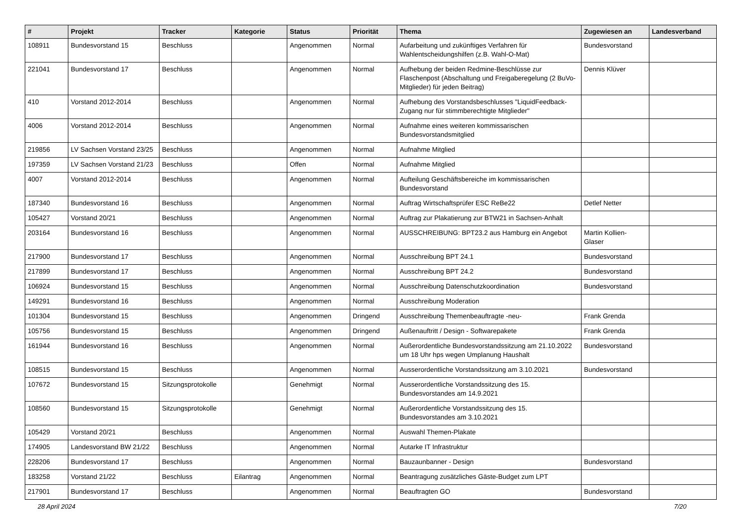| # | Projekt | Tracker | Kategorie | Status | Priorität | Thema | Zugewiesen an | Landesverband |
| --- | --- | --- | --- | --- | --- | --- | --- | --- |
| 108911 | Bundesvorstand 15 | Beschluss | | Angenommen | Normal | Aufarbeitung und zukünftiges Verfahren für Wahlentscheidungshilfen (z.B. Wahl-O-Mat) | Bundesvorstand | |
| 221041 | Bundesvorstand 17 | Beschluss | | Angenommen | Normal | Aufhebung der beiden Redmine-Beschlüsse zur Flaschenpost (Abschaltung und Freigaberegelung (2 BuVo-Mitglieder) für jeden Beitrag) | Dennis Klüver | |
| 410 | Vorstand 2012-2014 | Beschluss | | Angenommen | Normal | Aufhebung des Vorstandsbeschlusses "LiquidFeedback-Zugang nur für stimmberechtigte Mitglieder" | | |
| 4006 | Vorstand 2012-2014 | Beschluss | | Angenommen | Normal | Aufnahme eines weiteren kommissarischen Bundesvorstandsmitglied | | |
| 219856 | LV Sachsen Vorstand 23/25 | Beschluss | | Angenommen | Normal | Aufnahme Mitglied | | |
| 197359 | LV Sachsen Vorstand 21/23 | Beschluss | | Offen | Normal | Aufnahme Mitglied | | |
| 4007 | Vorstand 2012-2014 | Beschluss | | Angenommen | Normal | Aufteilung Geschäftsbereiche im kommissarischen Bundesvorstand | | |
| 187340 | Bundesvorstand 16 | Beschluss | | Angenommen | Normal | Auftrag Wirtschaftsprüfer ESC ReBe22 | Detlef Netter | |
| 105427 | Vorstand 20/21 | Beschluss | | Angenommen | Normal | Auftrag zur Plakatierung zur BTW21 in Sachsen-Anhalt | | |
| 203164 | Bundesvorstand 16 | Beschluss | | Angenommen | Normal | AUSSCHREIBUNG: BPT23.2 aus Hamburg ein Angebot | Martin Kollien-Glaser | |
| 217900 | Bundesvorstand 17 | Beschluss | | Angenommen | Normal | Ausschreibung BPT 24.1 | Bundesvorstand | |
| 217899 | Bundesvorstand 17 | Beschluss | | Angenommen | Normal | Ausschreibung BPT 24.2 | Bundesvorstand | |
| 106924 | Bundesvorstand 15 | Beschluss | | Angenommen | Normal | Ausschreibung Datenschutzkoordination | Bundesvorstand | |
| 149291 | Bundesvorstand 16 | Beschluss | | Angenommen | Normal | Ausschreibung Moderation | | |
| 101304 | Bundesvorstand 15 | Beschluss | | Angenommen | Dringend | Ausschreibung Themenbeauftragte -neu- | Frank Grenda | |
| 105756 | Bundesvorstand 15 | Beschluss | | Angenommen | Dringend | Außenauftritt / Design - Softwarepakete | Frank Grenda | |
| 161944 | Bundesvorstand 16 | Beschluss | | Angenommen | Normal | Außerordentliche Bundesvorstandssitzung am 21.10.2022 um 18 Uhr hps wegen Umplanung Haushalt | Bundesvorstand | |
| 108515 | Bundesvorstand 15 | Beschluss | | Angenommen | Normal | Ausserordentliche Vorstandssitzung am 3.10.2021 | Bundesvorstand | |
| 107672 | Bundesvorstand 15 | Sitzungsprotokolle | | Genehmigt | Normal | Ausserordentliche Vorstandssitzung des 15. Bundesvorstandes am 14.9.2021 | | |
| 108560 | Bundesvorstand 15 | Sitzungsprotokolle | | Genehmigt | Normal | Außerordentliche Vorstandssitzung des 15. Bundesvorstandes am 3.10.2021 | | |
| 105429 | Vorstand 20/21 | Beschluss | | Angenommen | Normal | Auswahl Themen-Plakate | | |
| 174905 | Landesvorstand BW 21/22 | Beschluss | | Angenommen | Normal | Autarke IT Infrastruktur | | |
| 228206 | Bundesvorstand 17 | Beschluss | | Angenommen | Normal | Bauzaunbanner - Design | Bundesvorstand | |
| 183258 | Vorstand 21/22 | Beschluss | Eilantrag | Angenommen | Normal | Beantragung zusätzliches Gäste-Budget zum LPT | | |
| 217901 | Bundesvorstand 17 | Beschluss | | Angenommen | Normal | Beauftragten GO | Bundesvorstand | |
28 April 2024 7/20